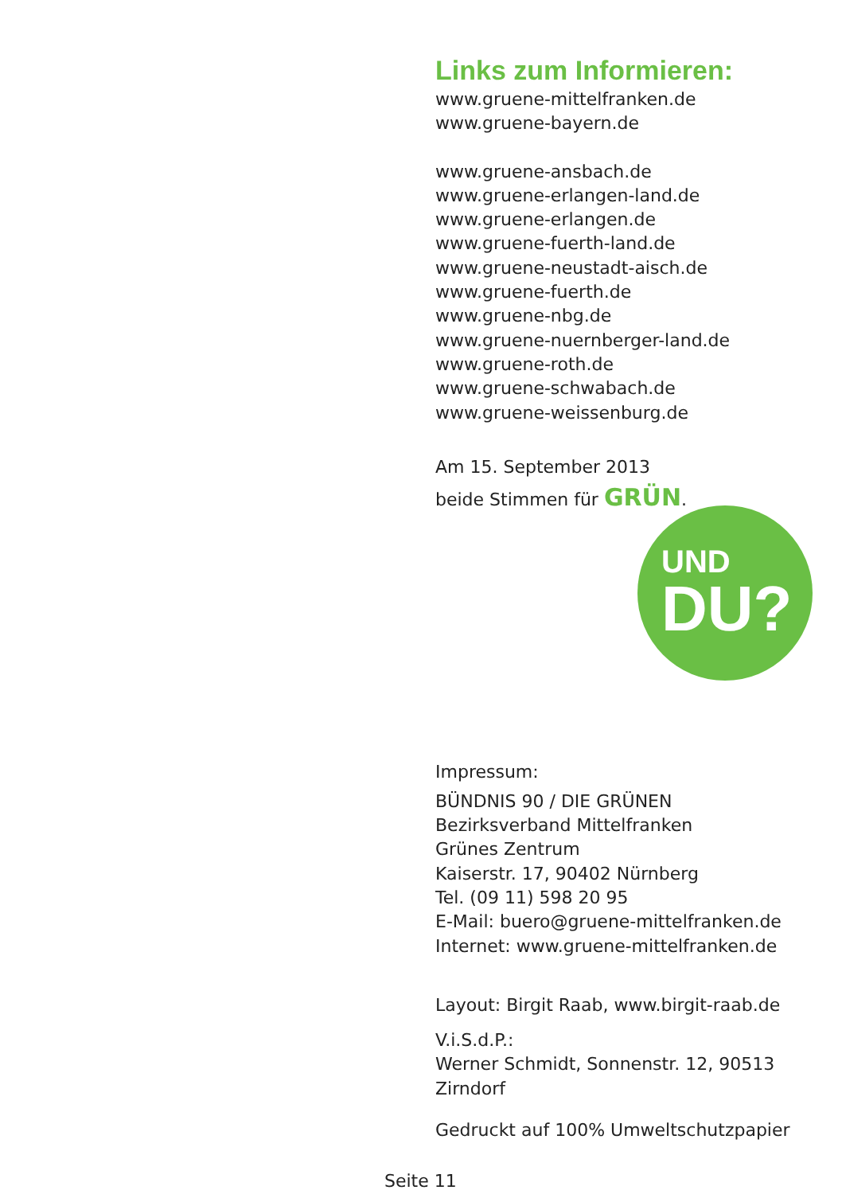Links zum Informieren:
www.gruene-mittelfranken.de
www.gruene-bayern.de
www.gruene-ansbach.de
www.gruene-erlangen-land.de
www.gruene-erlangen.de
www.gruene-fuerth-land.de
www.gruene-neustadt-aisch.de
www.gruene-fuerth.de
www.gruene-nbg.de
www.gruene-nuernberger-land.de
www.gruene-roth.de
www.gruene-schwabach.de
www.gruene-weissenburg.de
Am 15. September 2013
beide Stimmen für GRÜN.
UND
DU?
Impressum:
BÜNDNIS 90 / DIE GRÜNEN
Bezirksverband Mittelfranken
Grünes Zentrum
Kaiserstr. 17, 90402 Nürnberg
Tel. (09 11) 598 20 95
E-Mail: buero@gruene-mittelfranken.de
Internet: www.gruene-mittelfranken.de
Layout: Birgit Raab, www.birgit-raab.de
V.i.S.d.P.:
Werner Schmidt, Sonnenstr. 12, 90513 Zirndorf
Gedruckt auf 100% Umweltschutzpapier
Seite 11